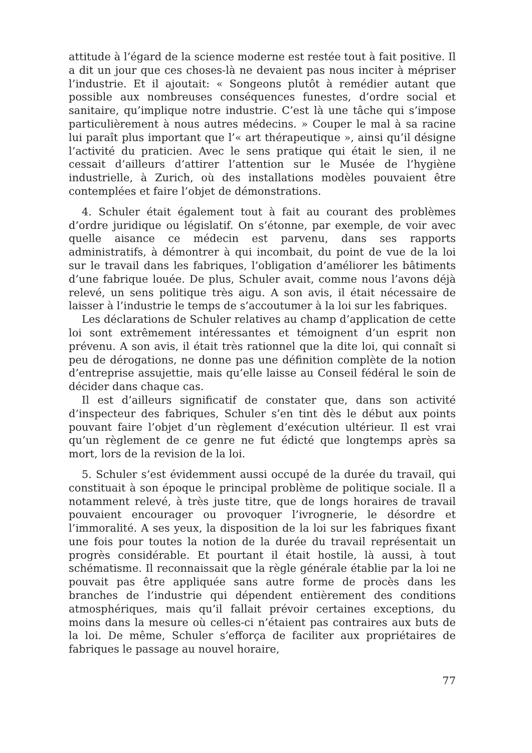attitude à l’égard de la science moderne est restée tout à fait positive. Il a dit un jour que ces choses-là ne devaient pas nous inciter à mépriser l’industrie. Et il ajoutait: « Songeons plutôt à remédier autant que possible aux nombreuses conséquences funestes, d’ordre social et sanitaire, qu’implique notre industrie. C’est là une tâche qui s’impose particulièrement à nous autres médecins. » Couper le mal à sa racine lui paraît plus important que l’« art thérapeutique », ainsi qu’il désigne l’activité du praticien. Avec le sens pratique qui était le sien, il ne cessait d’ailleurs d’attirer l’attention sur le Musée de l’hygiène industrielle, à Zurich, où des installations modèles pouvaient être contemplées et faire l’objet de démonstrations.
4. Schuler était également tout à fait au courant des problèmes d’ordre juridique ou législatif. On s’étonne, par exemple, de voir avec quelle aisance ce médecin est parvenu, dans ses rapports administratifs, à démontrer à qui incombait, du point de vue de la loi sur le travail dans les fabriques, l’obligation d’améliorer les bâtiments d’une fabrique louée. De plus, Schuler avait, comme nous l’avons déjà relevé, un sens politique très aigu. A son avis, il était nécessaire de laisser à l’industrie le temps de s’accoutumer à la loi sur les fabriques.
Les déclarations de Schuler relatives au champ d’application de cette loi sont extrêmement intéressantes et témoignent d’un esprit non prévenu. A son avis, il était très rationnel que la dite loi, qui connaît si peu de dérogations, ne donne pas une définition complète de la notion d’entreprise assujettie, mais qu’elle laisse au Conseil fédéral le soin de décider dans chaque cas.
Il est d’ailleurs significatif de constater que, dans son activité d’inspecteur des fabriques, Schuler s’en tint dès le début aux points pouvant faire l’objet d’un règlement d’exécution ultérieur. Il est vrai qu’un règlement de ce genre ne fut édicté que longtemps après sa mort, lors de la revision de la loi.
5. Schuler s’est évidemment aussi occupé de la durée du travail, qui constituait à son époque le principal problème de politique sociale. Il a notamment relevé, à très juste titre, que de longs horaires de travail pouvaient encourager ou provoquer l’ivrognerie, le désordre et l’immoralité. A ses yeux, la disposition de la loi sur les fabriques fixant une fois pour toutes la notion de la durée du travail représentait un progrès considérable. Et pourtant il était hostile, là aussi, à tout schématisme. Il reconnaissait que la règle générale établie par la loi ne pouvait pas être appliquée sans autre forme de procès dans les branches de l’industrie qui dépendent entièrement des conditions atmosphériques, mais qu’il fallait prévoir certaines exceptions, du moins dans la mesure où celles-ci n’étaient pas contraires aux buts de la loi. De même, Schuler s’efforça de faciliter aux propriétaires de fabriques le passage au nouvel horaire,
77